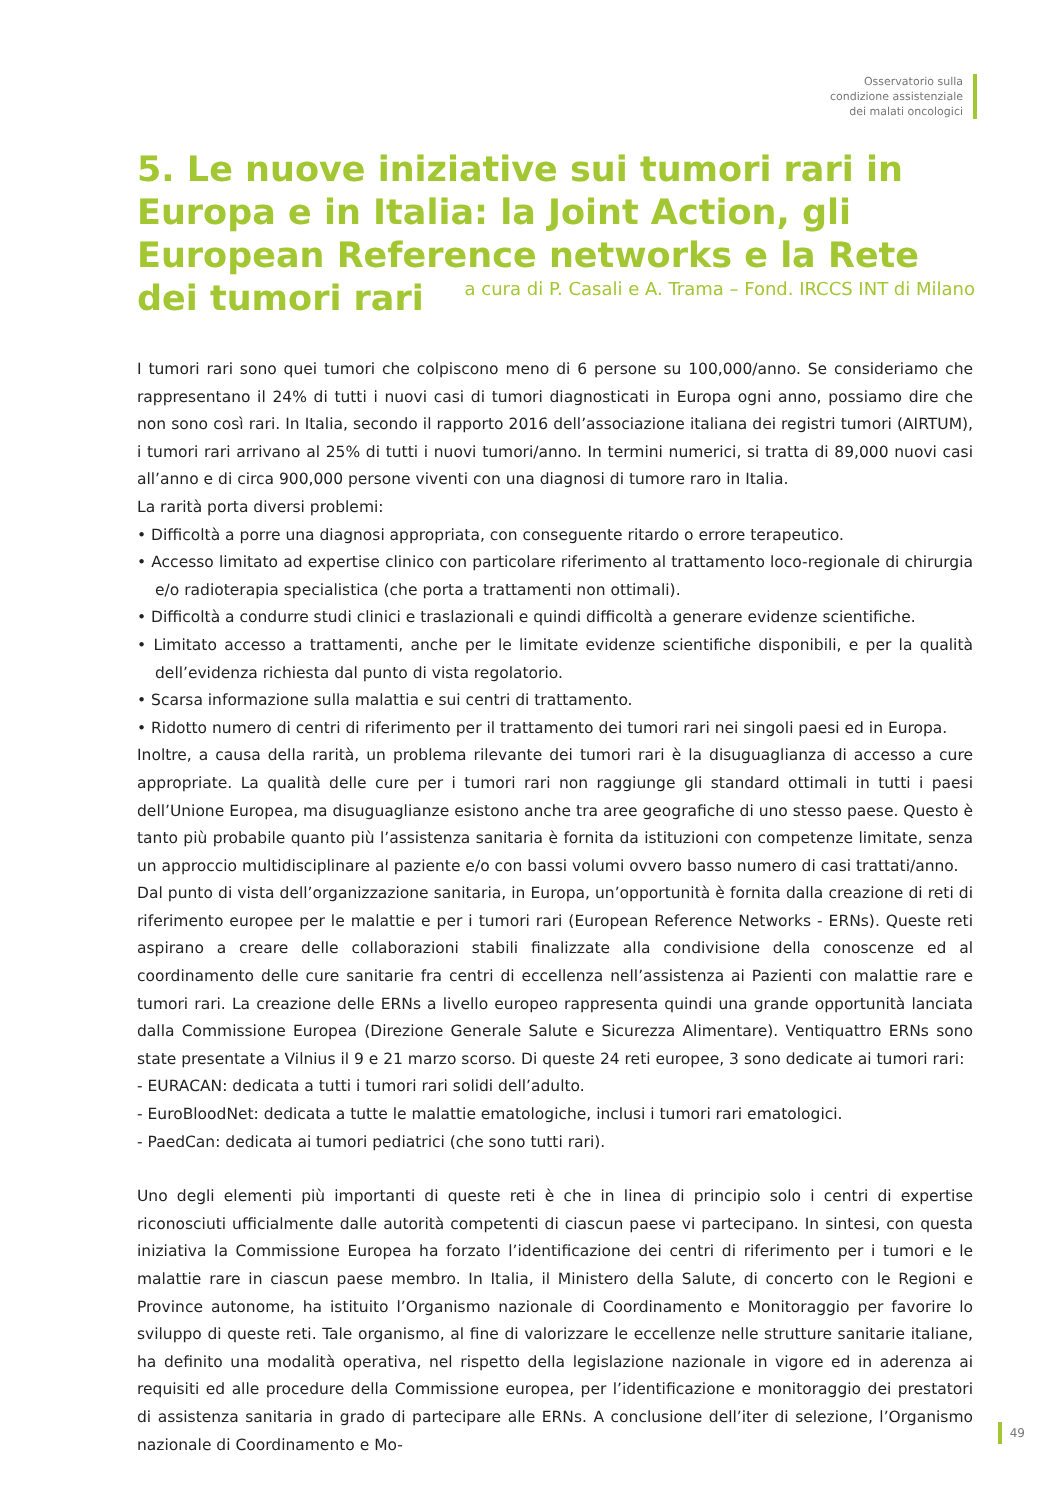Osservatorio sulla
condizione assistenziale
dei malati oncologici
5. Le nuove iniziative sui tumori rari in Europa e in Italia: la Joint Action, gli European Reference networks e la Rete dei tumori rari
a cura di P. Casali e A. Trama – Fond. IRCCS INT di Milano
I tumori rari sono quei tumori che colpiscono meno di 6 persone su 100,000/anno. Se consideriamo che rappresentano il 24% di tutti i nuovi casi di tumori diagnosticati in Europa ogni anno, possiamo dire che non sono così rari. In Italia, secondo il rapporto 2016 dell’associazione italiana dei registri tumori (AIRTUM), i tumori rari arrivano al 25% di tutti i nuovi tumori/anno. In termini numerici, si tratta di 89,000 nuovi casi all’anno e di circa 900,000 persone viventi con una diagnosi di tumore raro in Italia.
La rarità porta diversi problemi:
• Difficoltà a porre una diagnosi appropriata, con conseguente ritardo o errore terapeutico.
• Accesso limitato ad expertise clinico con particolare riferimento al trattamento loco-regionale di chirurgia e/o radioterapia specialistica (che porta a trattamenti non ottimali).
• Difficoltà a condurre studi clinici e traslazionali e quindi difficoltà a generare evidenze scientifiche.
• Limitato accesso a trattamenti, anche per le limitate evidenze scientifiche disponibili, e per la qualità dell’evidenza richiesta dal punto di vista regolatorio.
• Scarsa informazione sulla malattia e sui centri di trattamento.
• Ridotto numero di centri di riferimento per il trattamento dei tumori rari nei singoli paesi ed in Europa.
Inoltre, a causa della rarità, un problema rilevante dei tumori rari è la disuguaglianza di accesso a cure appropriate. La qualità delle cure per i tumori rari non raggiunge gli standard ottimali in tutti i paesi dell’Unione Europea, ma disuguaglianze esistono anche tra aree geografiche di uno stesso paese. Questo è tanto più probabile quanto più l’assistenza sanitaria è fornita da istituzioni con competenze limitate, senza un approccio multidisciplinare al paziente e/o con bassi volumi ovvero basso numero di casi trattati/anno.
Dal punto di vista dell’organizzazione sanitaria, in Europa, un’opportunità è fornita dalla creazione di reti di riferimento europee per le malattie e per i tumori rari (European Reference Networks - ERNs). Queste reti aspirano a creare delle collaborazioni stabili finalizzate alla condivisione della conoscenze ed al coordinamento delle cure sanitarie fra centri di eccellenza nell’assistenza ai Pazienti con malattie rare e tumori rari. La creazione delle ERNs a livello europeo rappresenta quindi una grande opportunità lanciata dalla Commissione Europea (Direzione Generale Salute e Sicurezza Alimentare). Ventiquattro ERNs sono state presentate a Vilnius il 9 e 21 marzo scorso. Di queste 24 reti europee, 3 sono dedicate ai tumori rari:
- EURACAN: dedicata a tutti i tumori rari solidi dell’adulto.
- EuroBloodNet: dedicata a tutte le malattie ematologiche, inclusi i tumori rari ematologici.
- PaedCan: dedicata ai tumori pediatrici (che sono tutti rari).
Uno degli elementi più importanti di queste reti è che in linea di principio solo i centri di expertise riconosciuti ufficialmente dalle autorità competenti di ciascun paese vi partecipano. In sintesi, con questa iniziativa la Commissione Europea ha forzato l’identificazione dei centri di riferimento per i tumori e le malattie rare in ciascun paese membro. In Italia, il Ministero della Salute, di concerto con le Regioni e Province autonome, ha istituito l’Organismo nazionale di Coordinamento e Monitoraggio per favorire lo sviluppo di queste reti. Tale organismo, al fine di valorizzare le eccellenze nelle strutture sanitarie italiane, ha definito una modalità operativa, nel rispetto della legislazione nazionale in vigore ed in aderenza ai requisiti ed alle procedure della Commissione europea, per l’identificazione e monitoraggio dei prestatori di assistenza sanitaria in grado di partecipare alle ERNs. A conclusione dell’iter di selezione, l’Organismo nazionale di Coordinamento e Mo-
49